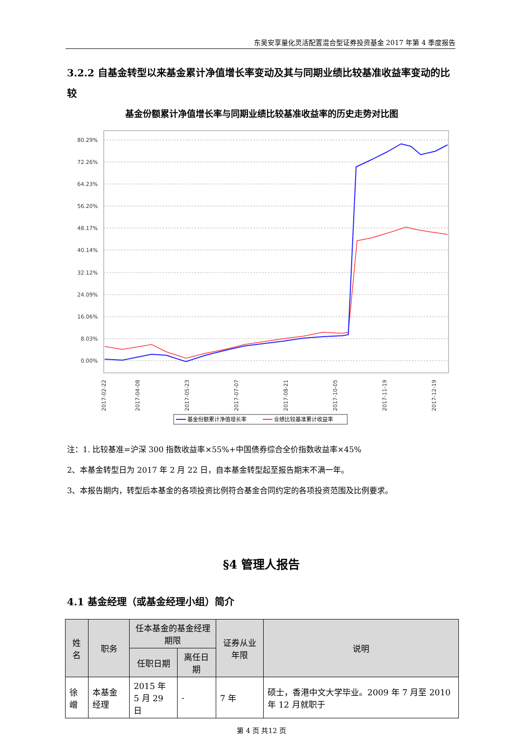东吴安享量化灵活配置混合型证券投资基金 2017 年第 4 季度报告
3.2.2 自基金转型以来基金累计净值增长率变动及其与同期业绩比较基准收益率变动的比较
基金份额累计净值增长率与同期业绩比较基准收益率的历史走势对比图
80.29%
72.26%
64.23%
56.20%
48.17%
40.14%
32.12%
24.09%
16.06%
8.03%
0.00%
2017-02-22
2017-04-08
2017-05-23
2017-07-07
2017-08-21
2017-10-05
2017-11-19
2017-12-19
基金份额累计净值增长率
业绩比较基准累计收益率
注：1. 比较基准=沪深 300 指数收益率×55%+中国债券综合全价指数收益率×45%
2、本基金转型日为 2017 年 2 月 22 日，自本基金转型起至报告期末不满一年。
3、本报告期内，转型后本基金的各项投资比例符合基金合同约定的各项投资范围及比例要求。
§4 管理人报告
4.1 基金经理（或基金经理小组）简介
| 姓名 | 职务 | 任本基金的基金经理期限 | | 证券从业年限 | 说明 |
| --- | --- | --- | --- | --- | --- |
| | | 任职日期 | 离任日期 | | |
| 徐嶒 | 本基金经理 | 2015 年 5 月 29 日 | - | 7 年 | 硕士，香港中文大学毕业。2009 年 7 月至 2010 年 12 月就职于 |
第 4 页 共12 页